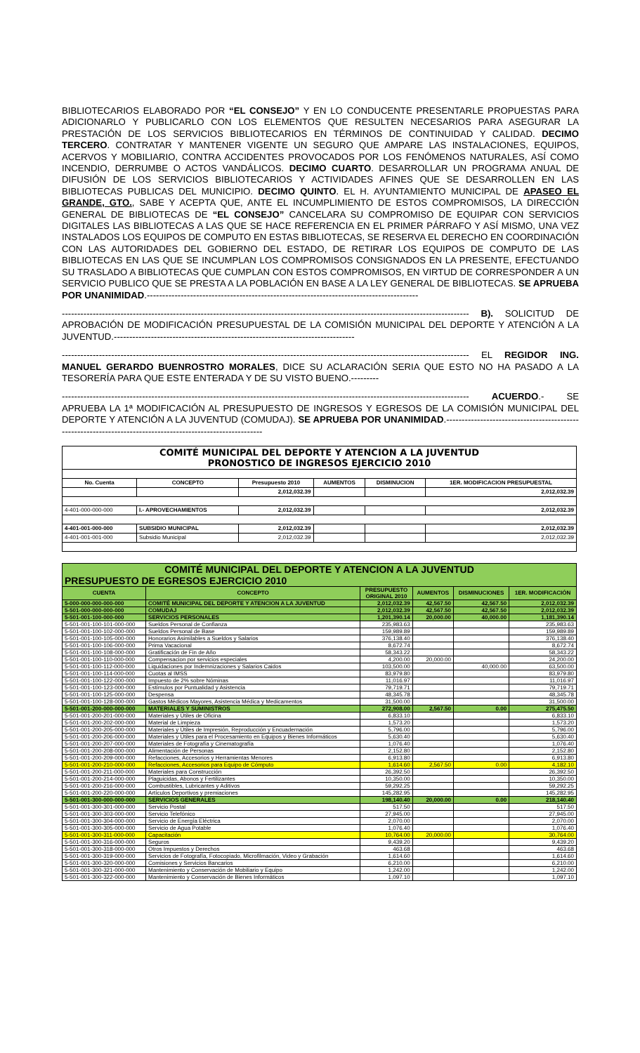BIBLIOTECARIOS ELABORADO POR “EL CONSEJO” Y EN LO CONDUCENTE PRESENTARLE PROPUESTAS PARA ADICIONARLO Y PUBLICARLO CON LOS ELEMENTOS QUE RESULTEN NECESARIOS PARA ASEGURAR LA PRESTACIÓN DE LOS SERVICIOS BIBLIOTECARIOS EN TÉRMINOS DE CONTINUIDAD Y CALIDAD. DECIMO TERCERO. CONTRATAR Y MANTENER VIGENTE UN SEGURO QUE AMPARE LAS INSTALACIONES, EQUIPOS, ACERVOS Y MOBILIARIO, CONTRA ACCIDENTES PROVOCADOS POR LOS FENÓMENOS NATURALES, ASÍ COMO INCENDIO, DERRUMBE O ACTOS VANDÁLICOS. DECIMO CUARTO. DESARROLLAR UN PROGRAMA ANUAL DE DIFUSIÓN DE LOS SERVICIOS BIBLIOTECARIOS Y ACTIVIDADES AFINES QUE SE DESARROLLEN EN LAS BIBLIOTECAS PUBLICAS DEL MUNICIPIO. DECIMO QUINTO. EL H. AYUNTAMIENTO MUNICIPAL DE APASEO EL GRANDE, GTO., SABE Y ACEPTA QUE, ANTE EL INCUMPLIMIENTO DE ESTOS COMPROMISOS, LA DIRECCIÓN GENERAL DE BIBLIOTECAS DE “EL CONSEJO” CANCELARA SU COMPROMISO DE EQUIPAR CON SERVICIOS DIGITALES LAS BIBLIOTECAS A LAS QUE SE HACE REFERENCIA EN EL PRIMER PÁRRAFO Y ASÍ MISMO, UNA VEZ INSTALADOS LOS EQUIPOS DE COMPUTO EN ESTAS BIBLIOTECAS, SE RESERVA EL DERECHO EN COORDINACIÓN CON LAS AUTORIDADES DEL GOBIERNO DEL ESTADO, DE RETIRAR LOS EQUIPOS DE COMPUTO DE LAS BIBLIOTECAS EN LAS QUE SE INCUMPLAN LOS COMPROMISOS CONSIGNADOS EN LA PRESENTE, EFECTUANDO SU TRASLADO A BIBLIOTECAS QUE CUMPLAN CON ESTOS COMPROMISOS, EN VIRTUD DE CORRESPONDER A UN SERVICIO PUBLICO QUE SE PRESTA A LA POBLACIÓN EN BASE A LA LEY GENERAL DE BIBLIOTECAS. SE APRUEBA POR UNANIMIDAD.----------------------------------------------------------------------------------------
------------------------------------------------------------------------------------------------------------------------------------ B). SOLICITUD DE APROBACIÓN DE MODIFICACIÓN PRESUPUESTAL DE LA COMISIÓN MUNICIPAL DEL DEPORTE Y ATENCIÓN A LA JUVENTUD.------------------------------------------------------------------------------
------------------------------------------------------------------------------------------------------------------------------------ EL REGIDOR ING. MANUEL GERARDO BUENROSTRO MORALES, DICE SU ACLARACIÓN SERIA QUE ESTO NO HA PASADO A LA TESORERÍA PARA QUE ESTE ENTERADA Y DE SU VISTO BUENO.---------
------------------------------------------------------------------------------------------------------------------------------------ ACUERDO.- SE APRUEBA LA 1ª MODIFICACIÓN AL PRESUPUESTO DE INGRESOS Y EGRESOS DE LA COMISIÓN MUNICIPAL DEL DEPORTE Y ATENCIÓN A LA JUVENTUD (COMUDAJ). SE APRUEBA POR UNANIMIDAD.------------------------------------------------------------------------------------------------------------
| COMITÉ MUNICIPAL DEL DEPORTE Y ATENCION A LA JUVENTUD PRONOSTICO DE INGRESOS EJERCICIO 2010 | | | | | |
| No. Cuenta | CONCEPTO | Presupuesto 2010 | AUMENTOS | DISMINUCION | 1ER. MODIFICACION PRESUPUESTAL |
| | | 2,012,032.39 | | | 2,012,032.39 |
| 4-401-000-000-000 | I.- APROVECHAMIENTOS | 2,012,032.39 | | | 2,012,032.39 |
| 4-401-001-000-000 | SUBSIDIO MUNICIPAL | 2,012,032.39 | | | 2,012,032.39 |
| 4-401-001-001-000 | Subsidio Municipal | 2,012,032.39 | | | 2,012,032.39 |
| COMITÉ MUNICIPAL DEL DEPORTE Y ATENCION A LA JUVENTUD PRESUPUESTO DE EGRESOS EJERCICIO 2010 | | | | | |
| CUENTA | CONCEPTO | PRESUPUESTO ORIGINAL 2010 | AUMENTOS | DISMINUCIONES | 1ER. MODIFICACIÓN |
| 5-000-000-000-000-000 | COMITÉ MUNICIPAL DEL DEPORTE Y ATENCION A LA JUVENTUD | 2,012,032.39 | 42,567.50 | 42,567.50 | 2,012,032.39 |
| 5-501-000-000-000-000 | COMUDAJ | 2,012,032.39 | 42,567.50 | 42,567.50 | 2,012,032.39 |
| 5-501-001-100-000-000 | SERVICIOS PERSONALES | 1,201,390.14 | 20,000.00 | 40,000.00 | 1,181,390.14 |
| 5-501-001-100-101-000-000 | Sueldos Personal de Confianza | 235,983.63 | | | 235,983.63 |
| 5-501-001-100-102-000-000 | Sueldos Personal de Base | 159,989.89 | | | 159,989.89 |
| 5-501-001-100-105-000-000 | Honorarios Asimilables a Sueldos y Salarios | 376,138.40 | | | 376,138.40 |
| 5-501-001-100-106-000-000 | Prima Vacacional | 8,672.74 | | | 8,672.74 |
| 5-501-001-100-108-000-000 | Gratificación de Fin de Año | 58,343.22 | | | 58,343.22 |
| 5-501-001-100-110-000-000 | Compensacion por servicios especiales | 4,200.00 | 20,000.00 | | 24,200.00 |
| 5-501-001-100-112-000-000 | Liquidaciones por Indemnizaciones y Salarios Caidos | 103,500.00 | | 40,000.00 | 63,500.00 |
| 5-501-001-100-114-000-000 | Cuotas al IMSS | 83,979.80 | | | 83,979.80 |
| 5-501-001-100-122-000-000 | Impuesto de 2% sobre Nóminas | 11,016.97 | | | 11,016.97 |
| 5-501-001-100-123-000-000 | Estímulos por Puntualidad y Asistencia | 79,719.71 | | | 79,719.71 |
| 5-501-001-100-125-000-000 | Despensa | 48,345.78 | | | 48,345.78 |
| 5-501-001-100-128-000-000 | Gastos Médicos Mayores, Asistencia Médica y Medicamentos | 31,500.00 | | | 31,500.00 |
| 5-501-001-200-000-000-000 | MATERIALES Y SUMINISTROS | 272,908.00 | 2,567.50 | 0.00 | 275,475.50 |
| 5-501-001-200-201-000-000 | Materiales y Útiles de Oficina | 6,833.10 | | | 6,833.10 |
| 5-501-001-200-202-000-000 | Material de Limpieza | 1,573.20 | | | 1,573.20 |
| 5-501-001-200-205-000-000 | Materiales y Útiles de Impresión, Reproducción y Encuadernación | 5,796.00 | | | 5,796.00 |
| 5-501-001-200-206-000-000 | Materiales y Útiles para el Procesamiento en Equipos y Bienes Informáticos | 5,630.40 | | | 5,630.40 |
| 5-501-001-200-207-000-000 | Materiales de Fotografía y Cinematografía | 1,076.40 | | | 1,076.40 |
| 5-501-001-200-208-000-000 | Alimentación de Personas | 2,152.80 | | | 2,152.80 |
| 5-501-001-200-209-000-000 | Refacciones, Accesorios y Herramientas Menores | 6,913.80 | | | 6,913.80 |
| 5-501-001-200-210-000-000 | Refacciones, Accesorios para Equipo de Cómputo | 1,614.60 | 2,567.50 | 0.00 | 4,182.10 |
| 5-501-001-200-211-000-000 | Materiales para Construcción | 26,392.50 | | | 26,392.50 |
| 5-501-001-200-214-000-000 | Plaguicidas, Abonos y Fertilizantes | 10,350.00 | | | 10,350.00 |
| 5-501-001-200-216-000-000 | Combustibles, Lubricantes y Aditivos | 59,292.25 | | | 59,292.25 |
| 5-501-001-200-220-000-000 | Artículos Deportivos y premiaciones | 145,282.95 | | | 145,282.95 |
| 5-501-001-300-000-000-000 | SERVICIOS GENERALES | 198,140.40 | 20,000.00 | 0.00 | 218,140.40 |
| 5-501-001-300-301-000-000 | Servicio Postal | 517.50 | | | 517.50 |
| 5-501-001-300-303-000-000 | Servicio Telefónico | 27,945.00 | | | 27,945.00 |
| 5-501-001-300-304-000-000 | Servicio de Energía Eléctrica | 2,070.00 | | | 2,070.00 |
| 5-501-001-300-305-000-000 | Servicio de Agua Potable | 1,076.40 | | | 1,076.40 |
| 5-501-001-300-311-000-000 | Capacitación | 10,764.00 | 20,000.00 | | 30,764.00 |
| 5-501-001-300-316-000-000 | Seguros | 9,439.20 | | | 9,439.20 |
| 5-501-001-300-318-000-000 | Otros Impuestos y Derechos | 463.68 | | | 463.68 |
| 5-501-001-300-319-000-000 | Servicios de Fotografía, Fotocopiado, Microfilmación, Video y Grabación | 1,614.60 | | | 1,614.60 |
| 5-501-001-300-320-000-000 | Comisiones y Servicios Bancarios | 6,210.00 | | | 6,210.00 |
| 5-501-001-300-321-000-000 | Mantenimiento y Conservación de Mobiliario y Equipo | 1,242.00 | | | 1,242.00 |
| 5-501-001-300-322-000-000 | Mantenimiento y Conservación de Bienes Informáticos | 1,097.10 | | | 1,097.10 |